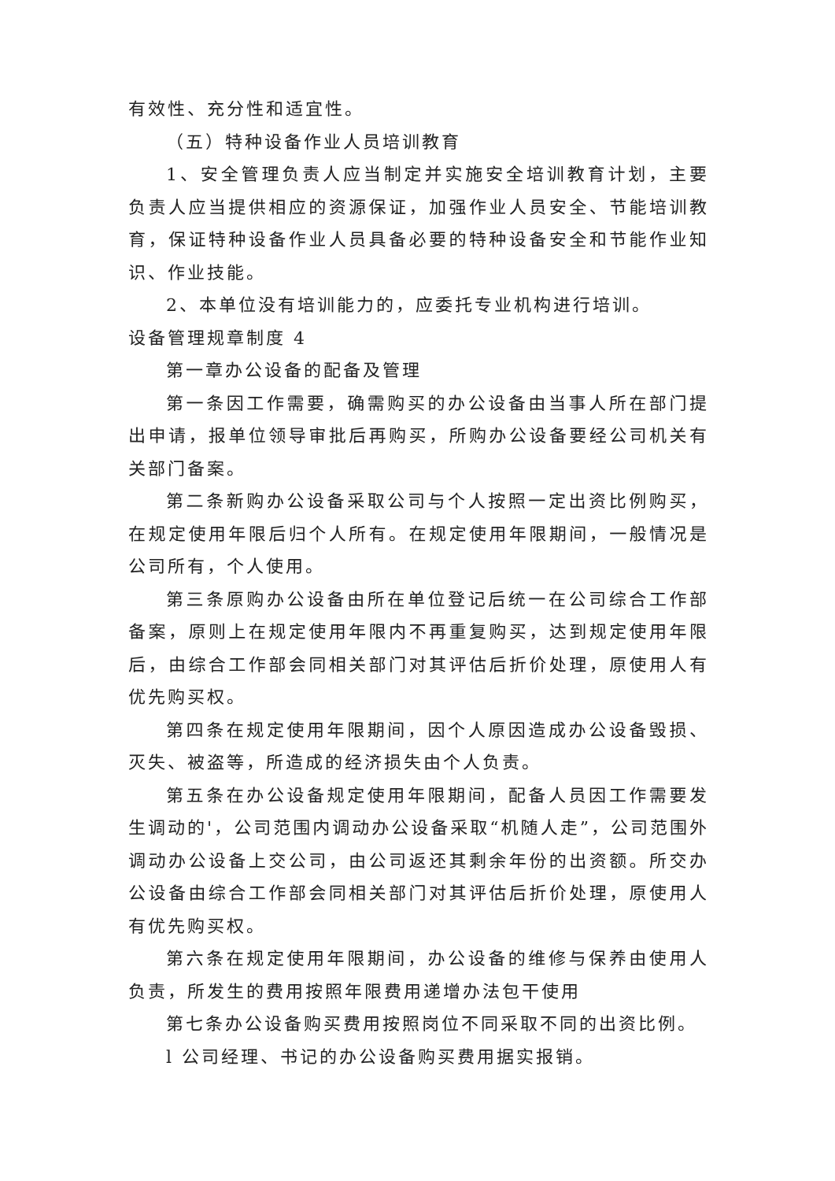有效性、充分性和适宜性。
（五）特种设备作业人员培训教育
1、安全管理负责人应当制定并实施安全培训教育计划，主要负责人应当提供相应的资源保证，加强作业人员安全、节能培训教育，保证特种设备作业人员具备必要的特种设备安全和节能作业知识、作业技能。
2、本单位没有培训能力的，应委托专业机构进行培训。
设备管理规章制度 4
第一章办公设备的配备及管理
第一条因工作需要，确需购买的办公设备由当事人所在部门提出申请，报单位领导审批后再购买，所购办公设备要经公司机关有关部门备案。
第二条新购办公设备采取公司与个人按照一定出资比例购买，在规定使用年限后归个人所有。在规定使用年限期间，一般情况是公司所有，个人使用。
第三条原购办公设备由所在单位登记后统一在公司综合工作部备案，原则上在规定使用年限内不再重复购买，达到规定使用年限后，由综合工作部会同相关部门对其评估后折价处理，原使用人有优先购买权。
第四条在规定使用年限期间，因个人原因造成办公设备毁损、灭失、被盗等，所造成的经济损失由个人负责。
第五条在办公设备规定使用年限期间，配备人员因工作需要发生调动的'，公司范围内调动办公设备采取“机随人走”，公司范围外调动办公设备上交公司，由公司返还其剩余年份的出资额。所交办公设备由综合工作部会同相关部门对其评估后折价处理，原使用人有优先购买权。
第六条在规定使用年限期间，办公设备的维修与保养由使用人负责，所发生的费用按照年限费用递增办法包干使用
第七条办公设备购买费用按照岗位不同采取不同的出资比例。
l 公司经理、书记的办公设备购买费用据实报销。